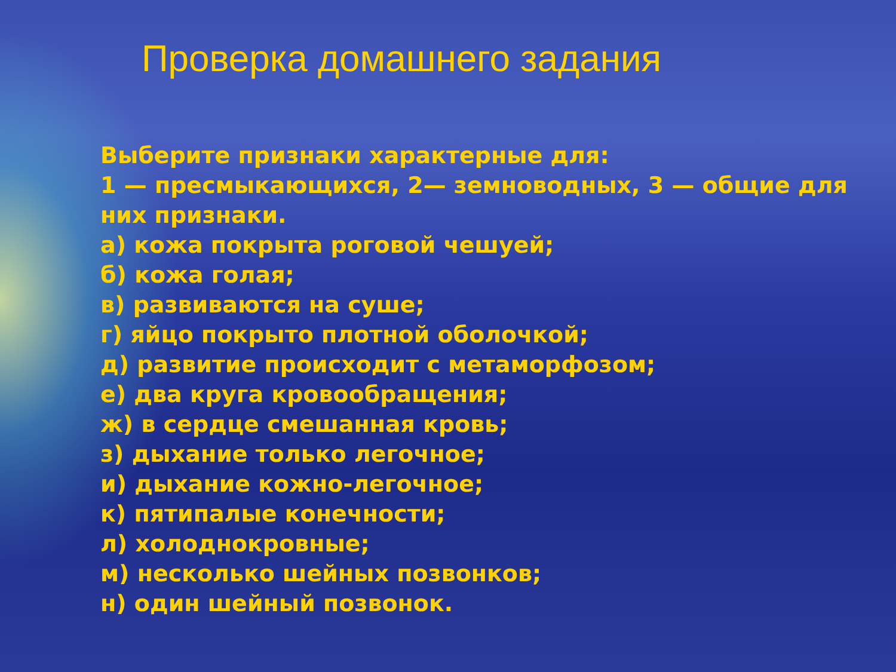Проверка домашнего задания
Выберите признаки характерные для:
1 — пресмыкающихся, 2— земноводных, 3 — общие для них признаки.
а) кожа покрыта роговой чешуей;
б) кожа голая;
в) развиваются на суше;
г) яйцо покрыто плотной оболочкой;
д) развитие происходит с метаморфозом;
е) два круга кровообращения;
ж) в сердце смешанная кровь;
з) дыхание только легочное;
и) дыхание кожно-легочное;
к) пятипалые конечности;
л) холоднокровные;
м) несколько шейных позвонков;
н) один шейный позвонок.